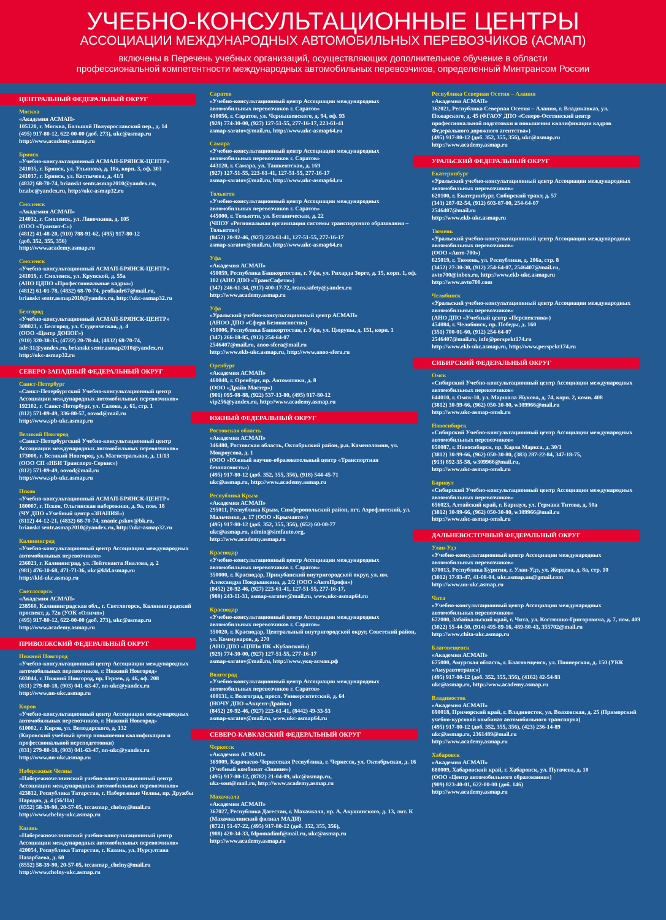УЧЕБНО-КОНСУЛЬТАЦИОННЫЕ ЦЕНТРЫ
АССОЦИАЦИИ МЕЖДУНАРОДНЫХ АВТОМОБИЛЬНЫХ ПЕРЕВОЗЧИКОВ (АСМАП)
включены в Перечень учебных организаций, осуществляющих дополнительное обучение в области
профессиональной компетентности международных автомобильных перевозчиков, определенный Минтрансом России
ЦЕНТРАЛЬНЫЙ ФЕДЕРАЛЬНЫЙ ОКРУГ
Москва
«Академия АСМАП»
105120, г. Москва, Большой Полуярославский пер., д. 14
(495) 917-80-12, 622-00-00 (доб. 273), ukc@asmap.ru
http://www.academy.asmap.ru
Брянск
«Учебно-консультационный АСМАП-БРЯНСК-ЦЕНТР»
241035, г. Брянск, ул. Ульянова, д. 18а, корп. 3, оф. 303
241037, г. Брянск, ул. Костычева, д. 41/1
(4832) 68-70-74, brianskt sentr.asmap2010@yandex.ru,
br.abc@yandex.ru, http://ukc-asmap32.ru
Смоленск
«Академия АСМАП»
214032, г. Смоленск, ул. Лавочкина, д. 105
(ООО «Транзит-С»)
(4812) 41-48-20, (910) 788-91-62, (495) 917-80-12
(доб. 352, 355, 356)
http://www.academy.asmap.ru
Смоленск
«Учебно-консультационный АСМАП-БРЯНСК-ЦЕНТР»
241019, г. Смоленск, ул. Крупской, д. 55а
(АНО ЦДПО «Профессиональные кадры»)
(4812) 61-01-78, (4832) 68-70-74, profkadr67@mail.ru,
brianskt sentr.asmap2010@yandex.ru, http://ukc-asmap32.ru
Белгород
«Учебно-консультационный АСМАП-БРЯНСК-ЦЕНТР»
308023, г. Белгород, ул. Студенческая, д. 4
(ООО «Центр ДОПОГ»)
(910) 320-38-35, (4722) 20-78-44, (4832) 68-70-74,
adr-31@yandex.ru, brianskt sentr.asmap2010@yandex.ru
http://ukc-asmap32.ru
СЕВЕРО-ЗАПАДНЫЙ ФЕДЕРАЛЬНЫЙ ОКРУГ
Санкт-Петербург
«Санкт-Петербургский Учебно-консультационный центр Ассоциации международных автомобильных перевозчиков»
192102, г. Санкт-Петербург, ул. Салова, д. 61, стр. 1
(812) 571-89-49, 336-80-57, oovod@mail.ru
http://www.spb-ukc.asmap.ru
Великий Новгород
«Санкт-Петербургский Учебно-консультационный центр Ассоциации международных автомобильных перевозчиков»
173008, г. Великий Новгород, ул. Магистральная, д. 11/13
(ООО СП «НБИ Транспорт-Сервис»)
(812) 571-89-49, oovod@mail.ru
http://www.spb-ukc.asmap.ru
Псков
«Учебно-консультационный АСМАП-БРЯНСК-ЦЕНТР»
180007, г. Псков, Ольгинская набережная, д. 9а, пом. 18
(ЧУ ДПО «Учебный центр «ЗНАНИЯ»)
(8112) 44-12-21, (4832) 68-70-74, znanie.pskov@bk.ru,
brianskt sentr.asmap2010@yandex.ru, http://ukc-asmap32.ru
Калининград
«Учебно-консультационный центр Ассоциации международных автомобильных перевозчиков»
236023, г. Калининград, ул. Лейтенанта Яналова, д. 2
(981) 476-10-68, 471-71-36, ukc@kld.asmap.ru
http://kld-ukc.asmap.ru
Светлогорск
«Академия АСМАП»
238560, Калининградская обл., г. Светлогорск, Калининградский проспект, д. 72в (УОК «Олимп»)
(495) 917-80-12, 622-00-00 (доб. 273), ukc@asmap.ru
http://www.academy.asmap.ru
ПРИВОЛЖСКИЙ ФЕДЕРАЛЬНЫЙ ОКРУГ
Нижний Новгород
«Учебно-консультационный центр Ассоциации международных автомобильных перевозчиков, г. Нижний Новгород»
603044, г. Нижний Новгород, пр. Героев, д. 46, оф. 208
(831) 279-80-18, (903) 041-63-47, nn-ukc@yandex.ru
http://www.nn-ukc.asmap.ru
Киров
«Учебно-консультационный центр Ассоциации международных автомобильных перевозчиков, г. Нижний Новгород»
610002, г. Киров, ул. Володарского, д. 132
(Кировский учебный центр повышения квалификации и профессиональной переподготовки)
(831) 279-80-18, (903) 041-63-47, nn-ukc@yandex.ru
http://www.nn-ukc.asmap.ru
Набережные Челны
«Набережночелнинский учебно-консультационный центр Ассоциации международных автомобильных перевозчиков»
423812, Республика Татарстан, г. Набережные Челны, пр. Дружбы Народов, д. 4 (56/11а)
(8552) 58-39-90, 20-57-05, tccasmap_chelny@mail.ru
http://www.chelny-ukc.asmap.ru
Казань
«Набережночелнинский учебно-консультационный центр Ассоциации международных автомобильных перевозчиков»
420054, Республика Татарстан, г. Казань, ул. Нурсултана Назарбаева, д. 60
(8552) 58-39-90, 20-57-05, tccasmap_chelny@mail.ru
http://www.chelny-ukc.asmap.ru
Саратов
«Учебно-консультационный центр Ассоциации международных автомобильных перевозчиков г. Саратов»
410056, г. Саратов, ул. Чернышевского, д. 94, оф. 93
(929) 774-30-00, (927) 127-51-55, 277-16-17, 223-61-41
asmap-saratov@mail.ru, http://www.ukc-asmap64.ru
Самара
«Учебно-консультационный центр Ассоциации международных автомобильных перевозчиков г. Саратов»
443120, г. Самара, ул. Ташкентская, д. 169
(927) 127-51-55, 223-61-41, 127-51-55, 277-16-17
asmap-saratov@mail.ru, http://www.ukc-asmap64.ru
Тольятти
«Учебно-консультационный центр Ассоциации международных автомобильных перевозчиков г. Саратов»
445000, г. Тольятти, ул. Ботаническая, д. 22
(ЧПОУ «Региональная организация системы транспортного образования – Тольятти»)
(8452) 20-92-46, (927) 223-61-41, 127-51-55, 277-16-17
asmap-saratov@mail.ru, http://www.ukc-asmap64.ru
Уфа
«Академия АСМАП»
450059, Республика Башкортостан, г. Уфа, ул. Рихарда Зорге, д. 15, корп. 1, оф. 102 (АНО ДПО «ТрансСафети»)
(347) 246-61-34, (917) 400-17-72, trans.safety@yandex.ru
http://www.academy.asmap.ru
Уфа
«Уральский учебно-консультационный центр АСМАП»
(АНОО ДПО «Сфера Безопасности»)
450006, Республика Башкортостан, г. Уфа, ул. Цюрупы, д. 151, корп. 1
(347) 266-18-85, (912) 254-64-07
2546407@mail.ru, anoo-sfera@mail.ru
http://www.ekb-ukc.asmap.ru, http://www.anoo-sfera.ru
Оренбург
«Академия АСМАП»
460048, г. Оренбург, пр. Автоматики, д. 8
(ООО «Драйв Мастер»)
(901) 095-08-88, (922) 537-13-80, (495) 917-80-12
vip256@yandex.ru, http://www.academy.asmap.ru
ЮЖНЫЙ ФЕДЕРАЛЬНЫЙ ОКРУГ
Ростовская область
«Академия АСМАП»
346480, Ростовская область, Октябрьский район, р.п. Каменоломни, ул. Мокроусова, д. 1
(ООО «Южный научно-образовательный центр «Транспортная безопасность»)
(495) 917-80-12 (доб. 352, 355, 356), (918) 544-45-71
ukc@asmap.ru, http://www.academy.asmap.ru
Республика Крым
«Академия АСМАП»
295011, Республика Крым, Симферопольский район, пгт. Аэрофлотский, ул. Мальченко, д. 17 (ООО «Крымавто»)
(495) 917-80-12 (доб. 352, 355, 356), (652) 60-00-77
ukc@asmap.ru, admin@simfauto.org,
http://www.academy.asmap.ru
Краснодар
«Учебно-консультационный центр Ассоциации международных автомобильных перевозчиков г. Саратов»
350000, г. Краснодар, Прикубанский внутригородской округ, ул. им. Александра Покрышкина, д. 2/2 (ООО «АвтоПрофи»)
(8452) 20-92-46, (927) 223-61-41, 127-51-55, 277-16-17,
(988) 243-11-31, asmap-saratov@mail.ru, www.ukc-asmap64.ru
Краснодар
«Учебно-консультационный центр Ассоциации международных автомобильных перевозчиков г. Саратов»
350020, г. Краснодар, Центральный внутригородской округ, Советский район, ул. Коммунаров, д. 270
(АНО ДПО «ЦППи ПК «Кубанский»)
(929) 774-30-00, (927) 127-51-55, 277-16-17
asmap-saratov@mail.ru, http://www.укц-асмап.рф
Волгоград
«Учебно-консультационный центр Ассоциации международных автомобильных перевозчиков г. Саратов»
400131, г. Волгоград, просп. Университетский, д. 64
(НОЧУ ДПО «Акцент-Драйв»)
(8452) 20-92-46, (927) 223-61-41, (8442) 49-33-53
asmap-saratov@mail.ru, www.ukc-asmap64.ru
СЕВЕРО-КАВКАЗСКИЙ ФЕДЕРАЛЬНЫЙ ОКРУГ
Черкесск
«Академия АСМАП»
369009, Карачаево-Черкесская Республика, г. Черкесск, ул. Октябрьская, д. 16 (Учебный комбинат «Знание»)
(495) 917-80-12, (8782) 21-04-09, ukc@asmap.ru,
ukz-sout@mail.ru, http://www.academy.asmap.ru
Махачкала
«Академия АСМАП»
367027, Республика Дагестан, г. Махачкала, пр. А. Акушинского, д. 13, лит. К
(Махачкалинский филиал МАДИ)
(8722) 51-67-22, (495) 917-80-12 (доб. 352, 355, 356),
(988) 420-34-33, fdpomadimf@mail.ru, ukc@asmap.ru
http://www.academy.asmap.ru
Республика Северная Осетия – Алания
«Академия АСМАП»
362021, Республика Северная Осетия – Алания, г. Владикавказ, ул. Пожарского, д. 45 (ФГАОУ ДПО «Северо-Осетинский центр профессиональной подготовки и повышения квалификации кадров Федерального дорожного агентства»)
(495) 917-80-12 (доб. 352, 355, 356), ukc@asmap.ru
http://www.academy.asmap.ru
УРАЛЬСКИЙ ФЕДЕРАЛЬНЫЙ ОКРУГ
Екатеринбург
«Уральский учебно-консультационный центр Ассоциации международных автомобильных перевозчиков»
620100, г. Екатеринбург, Сибирский тракт, д. 57
(343) 287-02-54, (912) 603-87-00, 254-64-07
2546407@mail.ru
http://www.ekb-ukc.asmap.ru
Тюмень
«Уральский учебно-консультационный центр Ассоциации международных автомобильных перевозчиков»
(ООО «Авто-700»)
625019, г. Тюмень, ул. Республики, д. 206а, стр. 8
(3452) 27-30-30, (912) 254-64-07, 2546407@mail.ru,
avto700@inbox.ru, http://www.ekb-ukc.asmap.ru
http://www.avto700.com
Челябинск
«Уральский учебно-консультационный центр Ассоциации международных автомобильных перевозчиков»
(АНО ДПО «Учебный центр «Перспектива»)
454084, г. Челябинск, пр. Победы, д. 160
(351) 700-01-60, (912) 254-64-07
2546407@mail.ru, info@perspekt174.ru
http://www.ekb-ukc.asmap.ru, http://www.perspekt174.ru
СИБИРСКИЙ ФЕДЕРАЛЬНЫЙ ОКРУГ
Омск
«Сибирский Учебно-консультационный центр Ассоциации международных автомобильных перевозчиков»
644010, г. Омск-10, ул. Маршала Жукова, д. 74, корп. 2, комн. 408
(3812) 30-99-66, (962) 050-30-80, w309966@mail.ru
http://www.ukc-asmap-omsk.ru
Новосибирск
«Сибирский Учебно-консультационный центр Ассоциации международных автомобильных перевозчиков»
650087, г. Новосибирск, пр. Карла Маркса, д. 30/1
(3812) 30-99-66, (962) 050-30-80, (383) 287-22-84, 347-18-75,
(913) 892-35-58, w309966@mail.ru,
http://www.ukc-asmap-omsk.ru
Барнаул
«Сибирский Учебно-консультационный центр Ассоциации международных автомобильных перевозчиков»
656023, Алтайский край, г. Барнаул, ул. Германа Титова, д. 50а
(3812) 30-99-66, (962) 050-30-80, w309966@mail.ru
http://www.ukc-asmap-omsk.ru
ДАЛЬНЕВОСТОЧНЫЙ ФЕДЕРАЛЬНЫЙ ОКРУГ
Улан-Удэ
«Учебно-консультационный центр Ассоциации международных автомобильных перевозчиков»
670013, Республика Бурятия, г. Улан-Удэ, ул. Жердева, д. 8а, стр. 10
(3012) 37-93-47, 41-08-04, ukc.asmap.uu@gmail.com
http://www.uu-ukc.asmap.ru
Чита
«Учебно-консультационный центр Ассоциации международных автомобильных перевозчиков»
672000, Забайкальский край, г. Чита, ул. Костюшко-Григоровича, д. 7, пом. 409
(3022) 55-44-50, (914) 495-89-16, 489-80-43, 355702@mail.ru
http://www.chita-ukc.asmap.ru
Благовещенск
«Академия АСМАП»
675000, Амурская область, г. Благовещенск, ул. Пионерская, д. 150 (УКК «Амуравтотранс»)
(495) 917-80-12 (доб. 352, 355, 356), (4162) 42-54-93
ukc@asmap.ru, http://www.academy.asmap.ru
Владивосток
«Академия АСМАП»
690018, Приморский край, г. Владивосток, ул. Волховская, д. 25 (Приморский учебно-курсовой комбинат автомобильного транспорта)
(495) 917-80-12 (доб. 352, 355, 356), (423) 236-14-89
ukc@asmap.ru, 2361489@mail.ru
http://www.academy.asmap.ru
Хабаровск
«Академия АСМАП»
680009, Хабаровский край, г. Хабаровск, ул. Пугачева, д. 10
(ООО «Центр автомобильного образования»)
(909) 823-40-01, 622-00-00 (доб. 146)
http://www.academy.asmap.ru